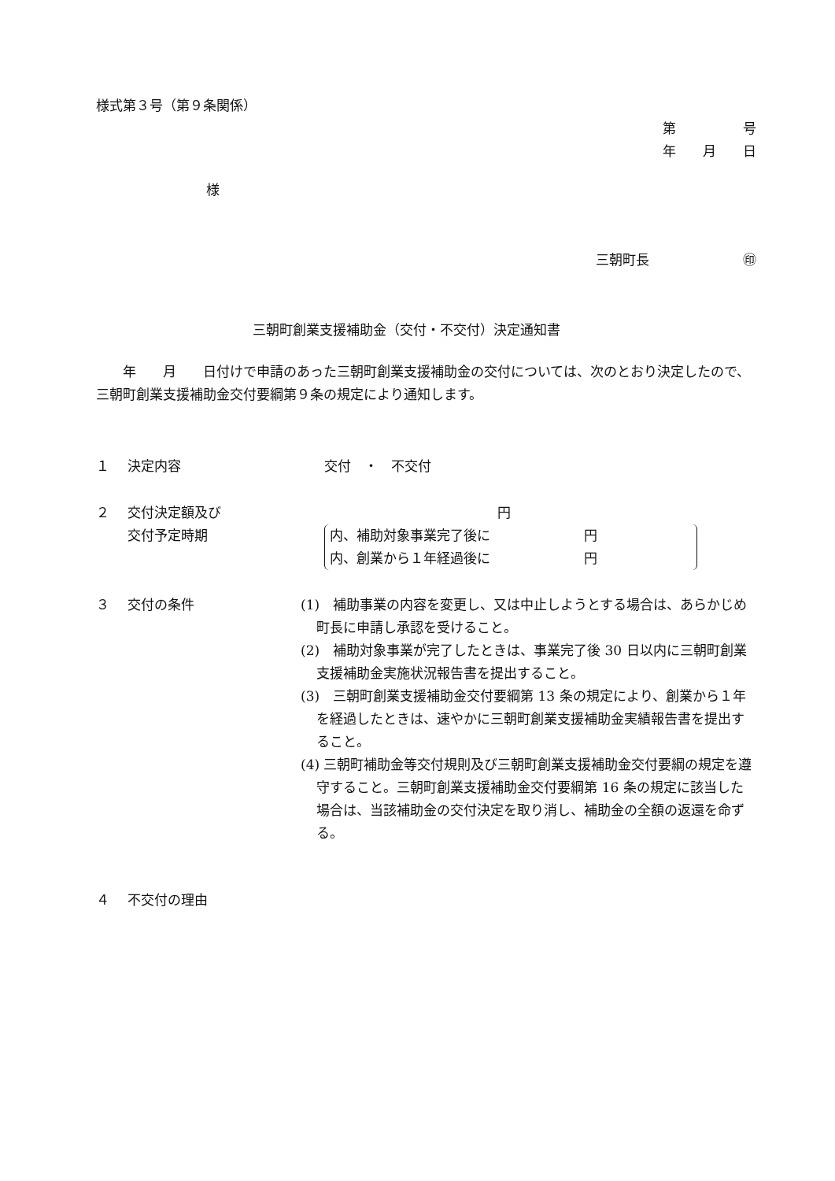様式第３号（第９条関係）
第　　　　　号
年　　月　　日
様
三朝町長　　　　　　　㊞
三朝町創業支援補助金（交付・不交付）決定通知書
　　年　　月　　日付けで申請のあった三朝町創業支援補助金の交付については、次のとおり決定したので、三朝町創業支援補助金交付要綱第９条の規定により通知します。
１ 決定内容 交付　・　不交付
２ 交付決定額及び
交付予定時期
円
内、補助対象事業完了後に　　　　　　　円
内、創業から１年経過後に　　　　　　　円
３ 交付の条件 (1)　補助事業の内容を変更し、又は中止しようとする場合は、あらかじめ町長に申請し承認を受けること。
(2)　補助対象事業が完了したときは、事業完了後 30 日以内に三朝町創業支援補助金実施状況報告書を提出すること。
(3)　三朝町創業支援補助金交付要綱第 13 条の規定により、創業から１年を経過したときは、速やかに三朝町創業支援補助金実績報告書を提出すること。
(4) 三朝町補助金等交付規則及び三朝町創業支援補助金交付要綱の規定を遵守すること。三朝町創業支援補助金交付要綱第 16 条の規定に該当した場合は、当該補助金の交付決定を取り消し、補助金の全額の返還を命ずる。
４ 不交付の理由